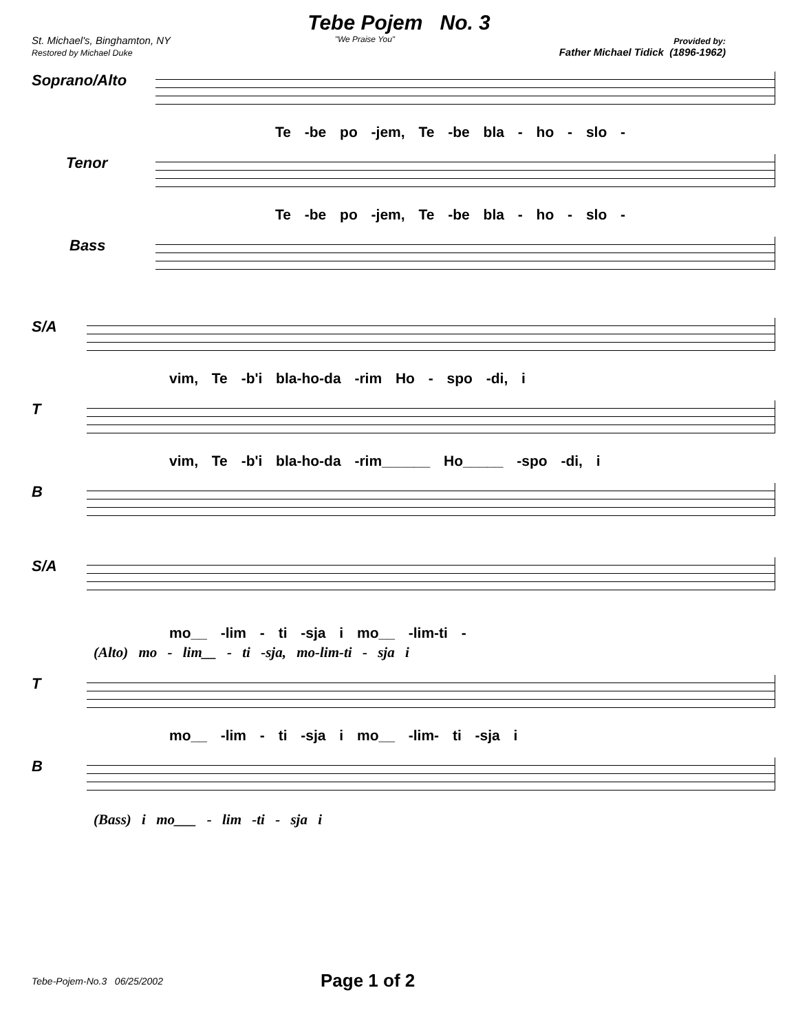Tebe Pojem No. 3
St. Michael's, Binghamton, NY
Restored by Michael Duke
"We Praise You" Provided by:
Father Michael Tidick (1896-1962)
Soprano/Alto
Te -be po -jem, Te -be bla - ho - slo -
Tenor
Te -be po -jem, Te -be bla - ho - slo -
Bass
S/A
vim, Te -b'i bla-ho-da -rim Ho - spo -di, i
T
vim, Te -b'i bla-ho-da -rim______ Ho_____ -spo -di, i
B
S/A
mo__ -lim - ti -sja i mo__ -lim-ti -
(Alto) mo - lim__ - ti -sja, mo-lim-ti - sja i
T
mo__ -lim - ti -sja i mo__ -lim- ti -sja i
B
(Bass) i mo___ - lim -ti - sja i
Tebe-Pojem-No.3 06/25/2002
Page 1 of 2